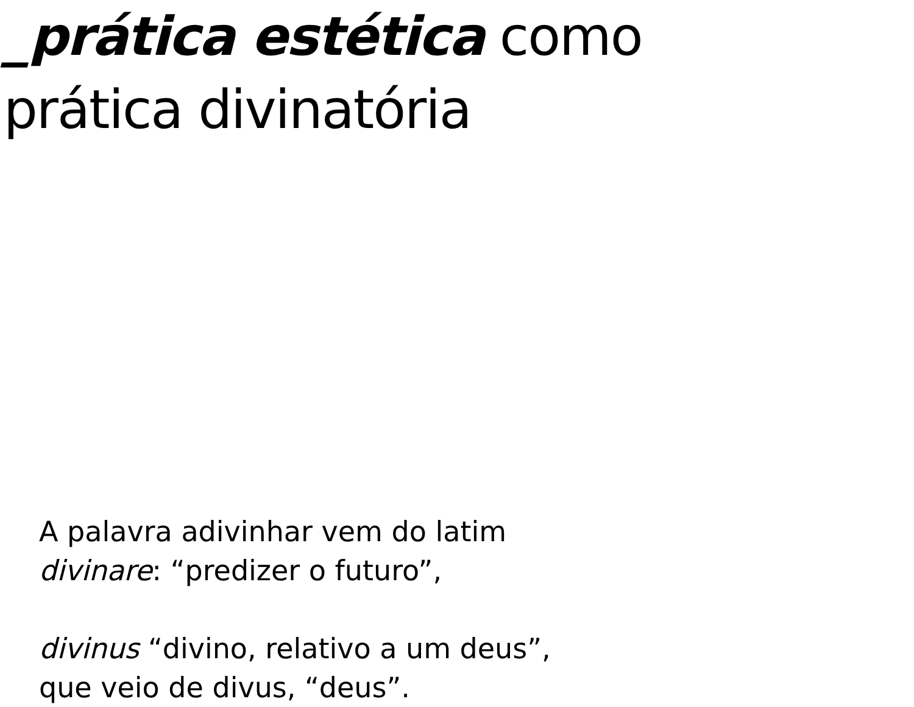_prática estética como
prática divinatória
A palavra adivinhar vem do latim
divinare: “predizer o futuro”,
divinus “divino, relativo a um deus”,
que veio de divus, “deus”.